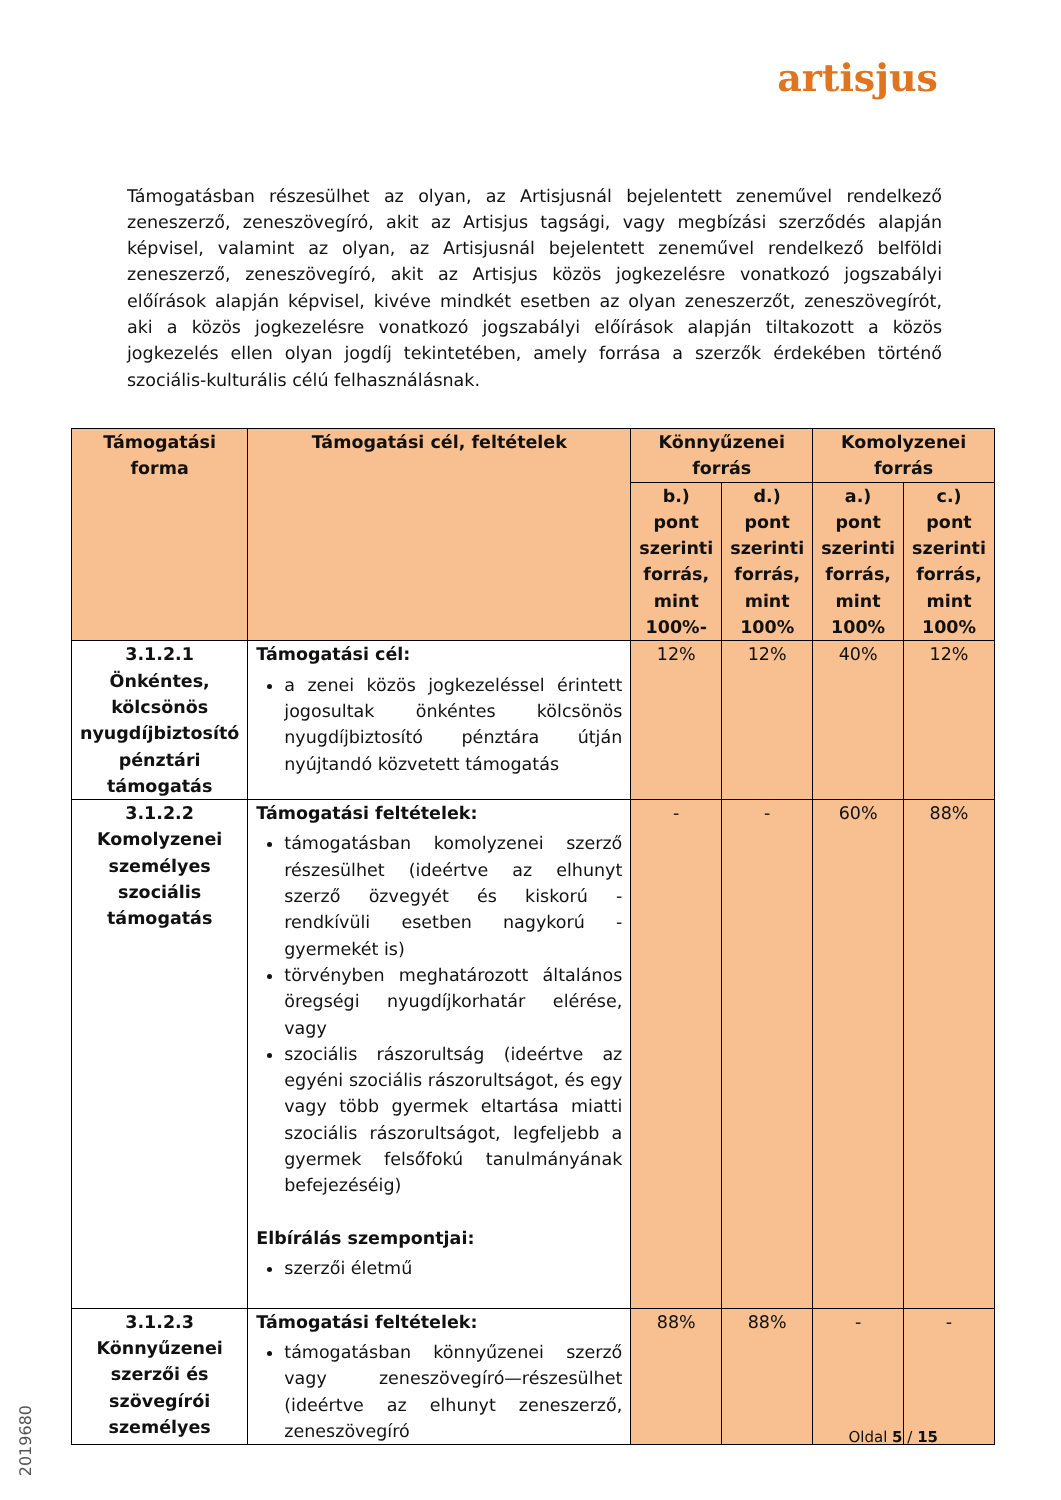artisjus
Támogatásban részesülhet az olyan, az Artisjusnál bejelentett zeneművel rendelkező zeneszerző, zeneszövegíró, akit az Artisjus tagsági, vagy megbízási szerződés alapján képvisel, valamint az olyan, az Artisjusnál bejelentett zeneművel rendelkező belföldi zeneszerző, zeneszövegíró, akit az Artisjus közös jogkezelésre vonatkozó jogszabályi előírások alapján képvisel, kivéve mindkét esetben az olyan zeneszerzőt, zeneszövegírót, aki a közös jogkezelésre vonatkozó jogszabályi előírások alapján tiltakozott a közös jogkezelés ellen olyan jogdíj tekintetében, amely forrása a szerzők érdekében történő szociális-kulturális célú felhasználásnak.
| Támogatási forma | Támogatási cél, feltételek | Könnyűzenei forrás | | Komolyzenei forrás | |
| --- | --- | --- | --- | --- | --- |
| | | b.) pont szerinti forrás, mint 100%- | d.) pont szerinti forrás, mint 100% | a.) pont szerinti forrás, mint 100% | c.) pont szerinti forrás, mint 100% |
| 3.1.2.1 Önkéntes, kölcsönös nyugdíjbiztosító pénztári támogatás | Támogatási cél: a zenei közös jogkezeléssel érintett jogosultak önkéntes kölcsönös nyugdíjbiztosító pénztára útján nyújtandó közvetett támogatás | 12% | 12% | 40% | 12% |
| 3.1.2.2 Komolyzenei személyes szociális támogatás | Támogatási feltételek: támogatásban komolyzenei szerző részesülhet (ideértve az elhunyt szerző özvegyét és kiskorú - rendkívüli esetben nagykorú - gyermekét is) törvényben meghatározott általános öregségi nyugdíjkorhatár elérése, vagy szociális rászorultság (ideértve az egyéni szociális rászorultságot, és egy vagy több gyermek eltartása miatti szociális rászorultságot, legfeljebb a gyermek felsőfokú tanulmányának befejezéséig) Elbírálás szempontjai: szerzői életmű | - | - | 60% | 88% |
| 3.1.2.3 Könnyűzenei szerzői és szövegírói személyes | Támogatási feltételek: támogatásban könnyűzenei szerző vagy zeneszövegíró—részesülhet (ideértve az elhunyt zeneszerző, zeneszövegíró | 88% | 88% | - | - |
Oldal 5 / 15
2019680